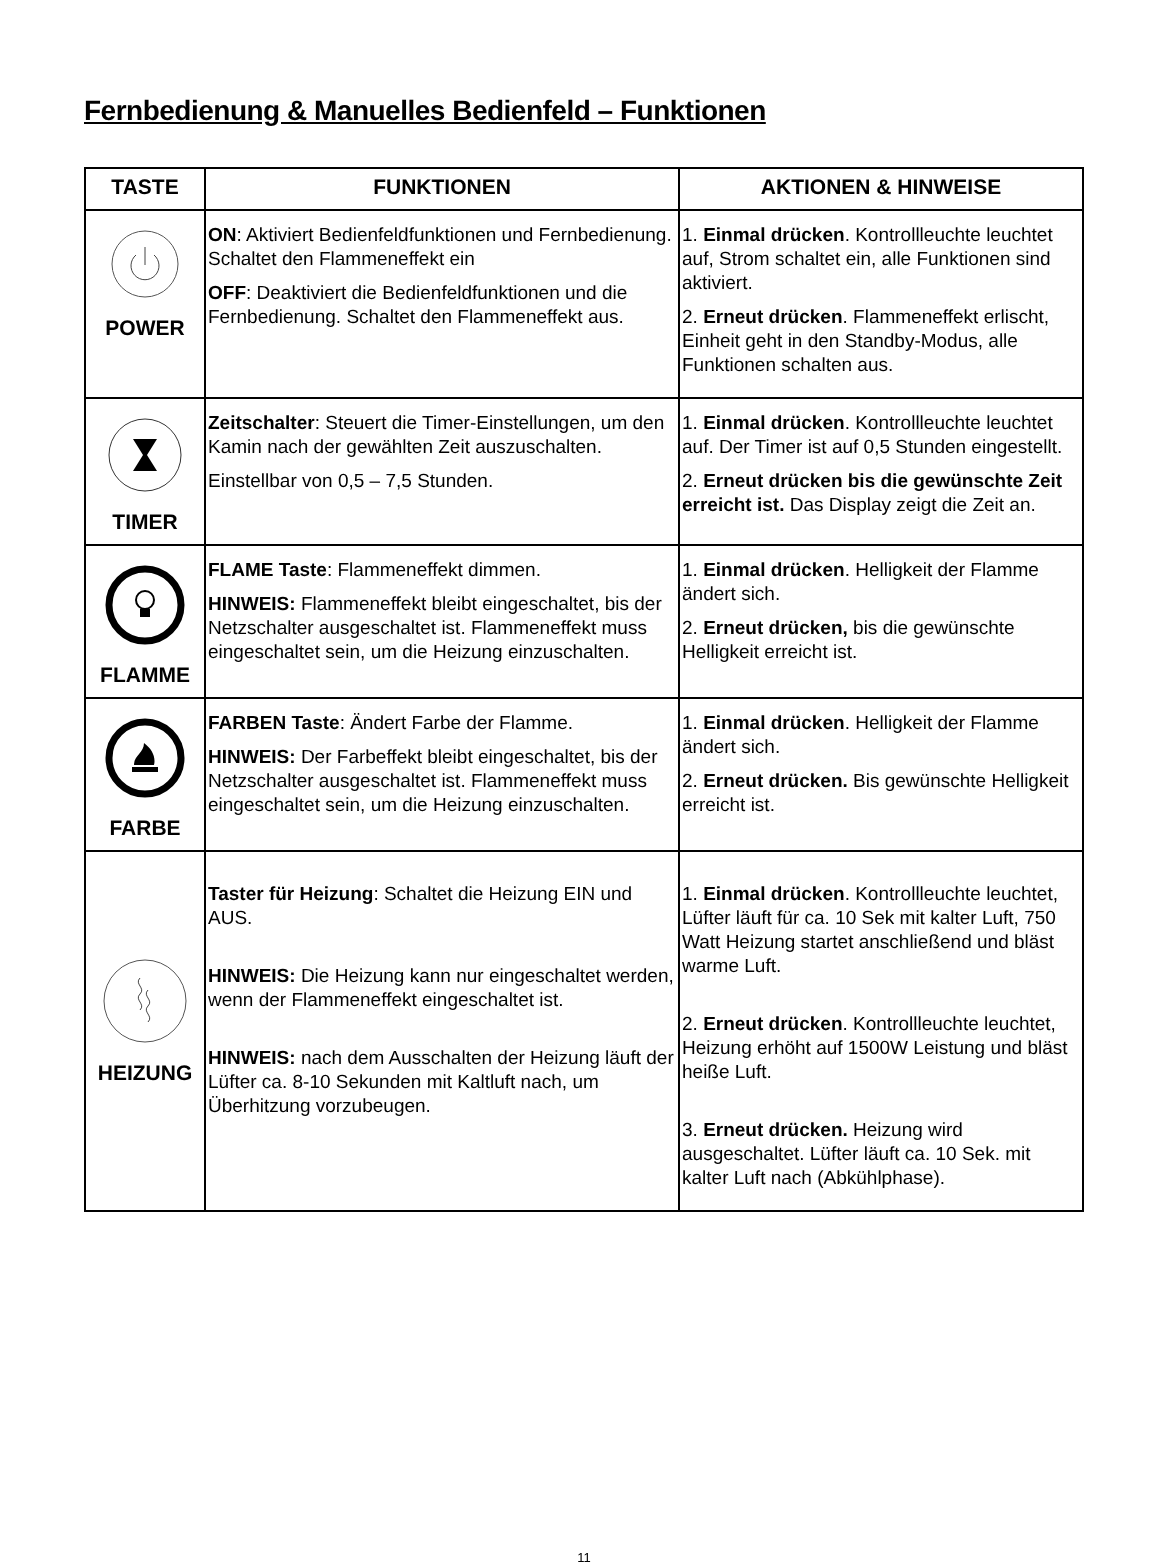Fernbedienung & Manuelles Bedienfeld – Funktionen
| TASTE | FUNKTIONEN | AKTIONEN & HINWEISE |
| --- | --- | --- |
| POWER | ON : Aktiviert Bedienfeldfunktionen und Fernbedienung. Schaltet den Flammeneffekt ein OFF : Deaktiviert die Bedienfeldfunktionen und die Fernbedienung. Schaltet den Flammeneffekt aus. | 1. Einmal drücken . Kontrollleuchte leuchtet auf, Strom schaltet ein, alle Funktionen sind aktiviert. 2. Erneut drücken . Flammeneffekt erlischt, Einheit geht in den Standby-Modus, alle Funktionen schalten aus. |
| TIMER | Zeitschalter : Steuert die Timer-Einstellungen, um den Kamin nach der gewählten Zeit auszuschalten. Einstellbar von 0,5 – 7,5 Stunden. | 1. Einmal drücken . Kontrollleuchte leuchtet auf. Der Timer ist auf 0,5 Stunden eingestellt. 2. Erneut drücken bis die gewünschte Zeit erreicht ist. Das Display zeigt die Zeit an. |
| FLAMME | FLAME Taste : Flammeneffekt dimmen. HINWEIS: Flammeneffekt bleibt eingeschaltet, bis der Netzschalter ausgeschaltet ist. Flammeneffekt muss eingeschaltet sein, um die Heizung einzuschalten. | 1. Einmal drücken . Helligkeit der Flamme ändert sich. 2. Erneut drücken, bis die gewünschte Helligkeit erreicht ist. |
| FARBE | FARBEN Taste : Ändert Farbe der Flamme. HINWEIS: Der Farbeffekt bleibt eingeschaltet, bis der Netzschalter ausgeschaltet ist. Flammeneffekt muss eingeschaltet sein, um die Heizung einzuschalten. | 1. Einmal drücken . Helligkeit der Flamme ändert sich. 2. Erneut drücken. Bis gewünschte Helligkeit erreicht ist. |
| HEIZUNG | Taster für Heizung : Schaltet die Heizung EIN und AUS. HINWEIS: Die Heizung kann nur eingeschaltet werden, wenn der Flammeneffekt eingeschaltet ist. HINWEIS: nach dem Ausschalten der Heizung läuft der Lüfter ca. 8-10 Sekunden mit Kaltluft nach, um Überhitzung vorzubeugen. | 1. Einmal drücken . Kontrollleuchte leuchtet, Lüfter läuft für ca. 10 Sek mit kalter Luft, 750 Watt Heizung startet anschließend und bläst warme Luft. 2. Erneut drücken . Kontrollleuchte leuchtet, Heizung erhöht auf 1500W Leistung und bläst heiße Luft. 3. Erneut drücken. Heizung wird ausgeschaltet. Lüfter läuft ca. 10 Sek. mit kalter Luft nach (Abkühlphase). |
11